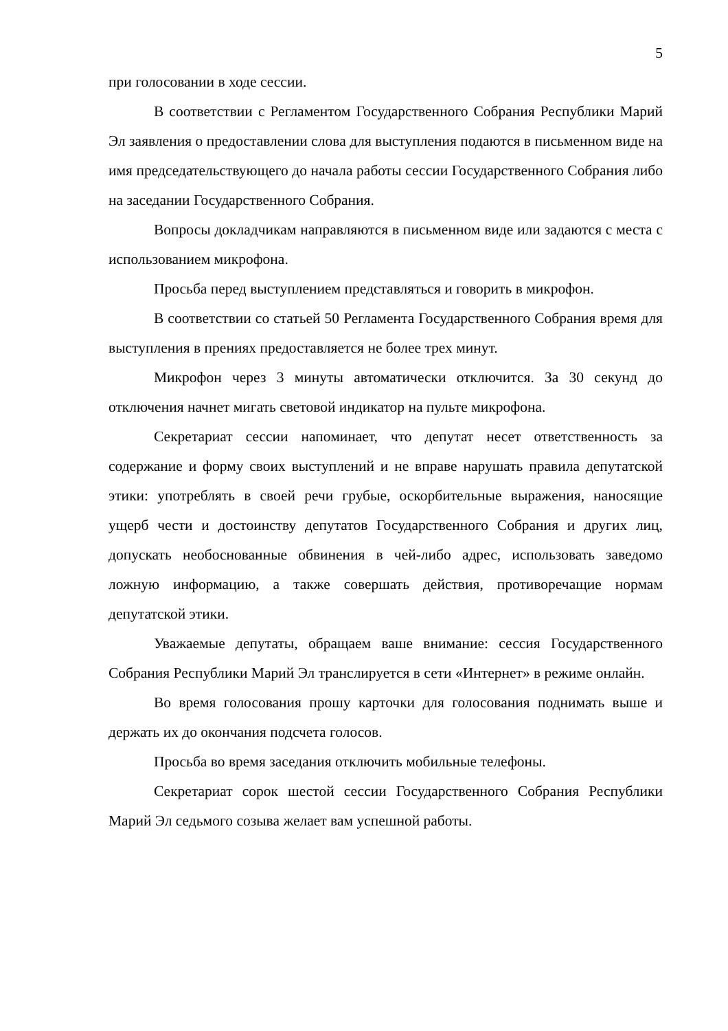5
при голосовании в ходе сессии.
В соответствии с Регламентом Государственного Собрания Республики Марий Эл заявления о предоставлении слова для выступления подаются в письменном виде на имя председательствующего до начала работы сессии Государственного Собрания либо на заседании Государственного Собрания.
Вопросы докладчикам направляются в письменном виде или задаются с места с использованием микрофона.
Просьба перед выступлением представляться и говорить в микрофон.
В соответствии со статьей 50 Регламента Государственного Собрания время для выступления в прениях предоставляется не более трех минут.
Микрофон через 3 минуты автоматически отключится. За 30 секунд до отключения начнет мигать световой индикатор на пульте микрофона.
Секретариат сессии напоминает, что депутат несет ответственность за содержание и форму своих выступлений и не вправе нарушать правила депутатской этики: употреблять в своей речи грубые, оскорбительные выражения, наносящие ущерб чести и достоинству депутатов Государственного Собрания и других лиц, допускать необоснованные обвинения в чей-либо адрес, использовать заведомо ложную информацию, а также совершать действия, противоречащие нормам депутатской этики.
Уважаемые депутаты, обращаем ваше внимание: сессия Государственного Собрания Республики Марий Эл транслируется в сети «Интернет» в режиме онлайн.
Во время голосования прошу карточки для голосования поднимать выше и держать их до окончания подсчета голосов.
Просьба во время заседания отключить мобильные телефоны.
Секретариат сорок шестой сессии Государственного Собрания Республики Марий Эл седьмого созыва желает вам успешной работы.